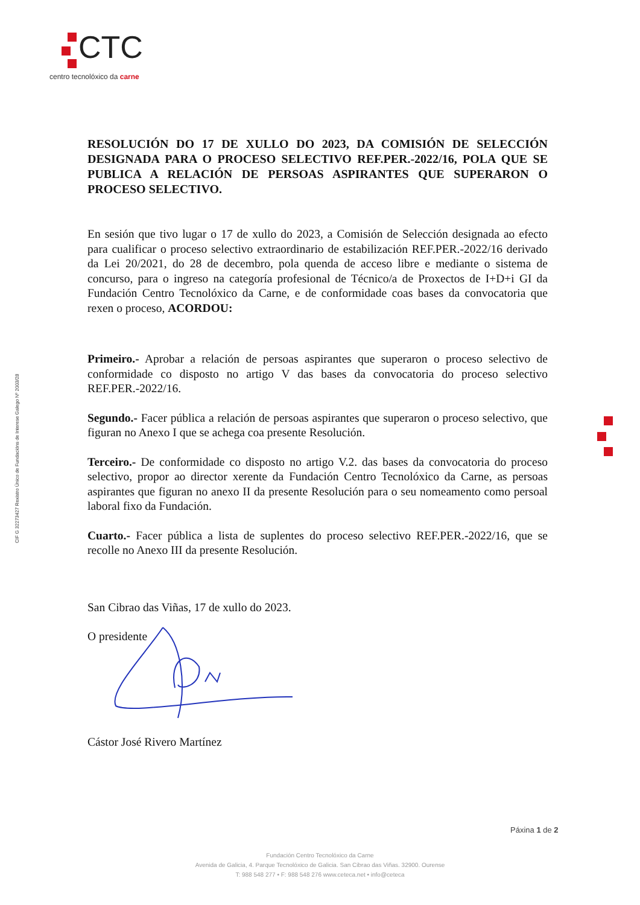CTC
centro tecnolóxico da carne
CIF G 32273427 Rexistro Único de Fundacións de Interese Galego Nº 2003/28
RESOLUCIÓN DO 17 DE XULLO DO 2023, DA COMISIÓN DE SELECCIÓN DESIGNADA PARA O PROCESO SELECTIVO REF.PER.-2022/16, POLA QUE SE PUBLICA A RELACIÓN DE PERSOAS ASPIRANTES QUE SUPERARON O PROCESO SELECTIVO.
En sesión que tivo lugar o 17 de xullo do 2023, a Comisión de Selección designada ao efecto para cualificar o proceso selectivo extraordinario de estabilización REF.PER.-2022/16 derivado da Lei 20/2021, do 28 de decembro, pola quenda de acceso libre e mediante o sistema de concurso, para o ingreso na categoría profesional de Técnico/a de Proxectos de I+D+i GI da Fundación Centro Tecnolóxico da Carne, e de conformidade coas bases da convocatoria que rexen o proceso, ACORDOU:
Primeiro.- Aprobar a relación de persoas aspirantes que superaron o proceso selectivo de conformidade co disposto no artigo V das bases da convocatoria do proceso selectivo REF.PER.-2022/16.
Segundo.- Facer pública a relación de persoas aspirantes que superaron o proceso selectivo, que figuran no Anexo I que se achega coa presente Resolución.
Terceiro.- De conformidade co disposto no artigo V.2. das bases da convocatoria do proceso selectivo, propor ao director xerente da Fundación Centro Tecnolóxico da Carne, as persoas aspirantes que figuran no anexo II da presente Resolución para o seu nomeamento como persoal laboral fixo da Fundación.
Cuarto.- Facer pública a lista de suplentes do proceso selectivo REF.PER.-2022/16, que se recolle no Anexo III da presente Resolución.
San Cibrao das Viñas, 17 de xullo do 2023.
O presidente
Cástor José Rivero Martínez
Páxina 1 de 2
Fundación Centro Tecnolóxico da Carne
Avenida de Galicia, 4. Parque Tecnolóxico de Galicia. San Cibrao das Viñas. 32900. Ourense
T: 988 548 277 • F: 988 548 276 www.ceteca.net • info@ceteca